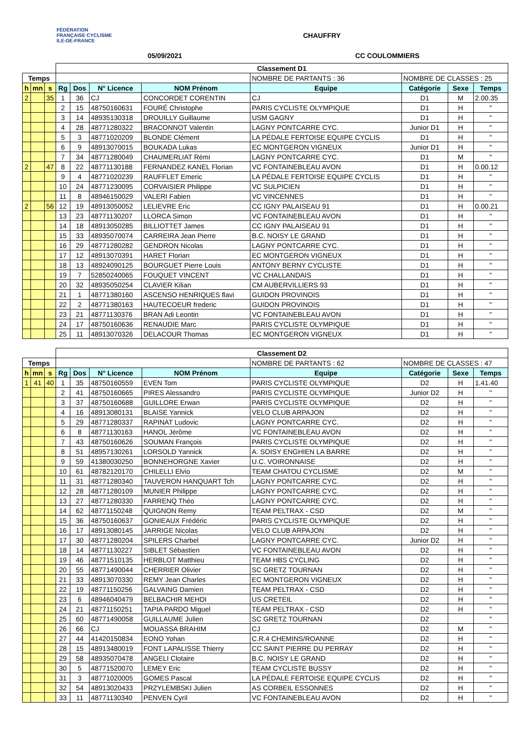FÉDÉRATION FRANÇAISE CYCLISME ILE-DE-FRANCE
CHAUFFRY
05/09/2021 CC COULOMMIERS
| | | | Classement D1 | | | | | | | |
| Temps | | | | | | | NOMBRE DE PARTANTS : 36 | NOMBRE DE CLASSES : 25 | | |
| h | mn | s | Rg | Dos | N° Licence | NOM Prénom | Equipe | Catégorie | Sexe | Temps |
| 2 | | 35 | 1 | 36 | CJ | CONCORDET CORENTIN | CJ | D1 | M | 2.00.35 |
| | | | 2 | 15 | 48750160631 | FOURÉ Christophe | PARIS CYCLISTE OLYMPIQUE | D1 | H | " |
| | | | 3 | 14 | 48935130318 | DROUILLY Guillaume | USM GAGNY | D1 | H | " |
| | | | 4 | 28 | 48771280322 | BRACONNOT Valentin | LAGNY PONTCARRE CYC. | Junior D1 | H | " |
| | | | 5 | 3 | 48771020209 | BLONDE Clément | LA PÉDALE FERTOISE EQUIPE CYCLIS | D1 | H | " |
| | | | 6 | 9 | 48913070015 | BOUKADA Lukas | EC MONTGERON VIGNEUX | Junior D1 | H | " |
| | | | 7 | 34 | 48771280049 | CHAUMERLIAT Rémi | LAGNY PONTCARRE CYC. | D1 | M | " |
| 2 | | 47 | 8 | 22 | 48771130188 | FERNANDEZ KANEL Florian | VC FONTAINEBLEAU AVON | D1 | H | 0.00.12 |
| | | | 9 | 4 | 48771020239 | RAUFFLET Emeric | LA PÉDALE FERTOISE EQUIPE CYCLIS | D1 | H | " |
| | | | 10 | 24 | 48771230095 | CORVAISIER Philippe | VC SULPICIEN | D1 | H | " |
| | | | 11 | 8 | 48946150029 | VALERI Fabien | VC VINCENNES | D1 | H | " |
| 2 | | 56 | 12 | 19 | 48913050052 | LELIEVRE Eric | CC IGNY PALAISEAU 91 | D1 | H | 0.00.21 |
| | | | 13 | 23 | 48771130207 | LLORCA Simon | VC FONTAINEBLEAU AVON | D1 | H | " |
| | | | 14 | 18 | 48913050285 | BILLIOTTET James | CC IGNY PALAISEAU 91 | D1 | H | " |
| | | | 15 | 33 | 48935070074 | CARREIRA Jean Pierre | B.C. NOISY LE GRAND | D1 | H | " |
| | | | 16 | 29 | 48771280282 | GENDRON Nicolas | LAGNY PONTCARRE CYC. | D1 | H | " |
| | | | 17 | 12 | 48913070391 | HARET Florian | EC MONTGERON VIGNEUX | D1 | H | " |
| | | | 18 | 13 | 48924090125 | BOURGUET Pierre Louis | ANTONY BERNY CYCLISTE | D1 | H | " |
| | | | 19 | 7 | 52850240065 | FOUQUET VINCENT | VC CHALLANDAIS | D1 | H | " |
| | | | 20 | 32 | 48935050254 | CLAVIER Kilian | CM AUBERVILLIERS 93 | D1 | H | " |
| | | | 21 | 1 | 48771380160 | ASCENSO HENRIQUES flavi | GUIDON PROVINOIS | D1 | H | " |
| | | | 22 | 2 | 48771380163 | HAUTECOEUR frederic | GUIDON PROVINOIS | D1 | H | " |
| | | | 23 | 21 | 48771130376 | BRAN Adi Leontin | VC FONTAINEBLEAU AVON | D1 | H | " |
| | | | 24 | 17 | 48750160636 | RENAUDIE Marc | PARIS CYCLISTE OLYMPIQUE | D1 | H | " |
| | | | 25 | 11 | 48913070326 | DELACOUR Thomas | EC MONTGERON VIGNEUX | D1 | H | " |
| | | | Classement D2 | | | | | | | |
| Temps | | | | | | | NOMBRE DE PARTANTS : 62 | NOMBRE DE CLASSES : 47 | | |
| h | mn | s | Rg | Dos | N° Licence | NOM Prénom | Equipe | Catégorie | Sexe | Temps |
| 1 | 41 | 40 | 1 | 35 | 48750160559 | EVEN Tom | PARIS CYCLISTE OLYMPIQUE | D2 | H | 1.41.40 |
| | | | 2 | 41 | 48750160665 | PIRES Alessandro | PARIS CYCLISTE OLYMPIQUE | Junior D2 | H | " |
| | | | 3 | 37 | 48750160688 | GUILLORE Erwan | PARIS CYCLISTE OLYMPIQUE | D2 | H | " |
| | | | 4 | 16 | 48913080131 | BLAISE Yannick | VELO CLUB ARPAJON | D2 | H | " |
| | | | 5 | 29 | 48771280337 | RAPINAT Ludovic | LAGNY PONTCARRE CYC. | D2 | H | " |
| | | | 6 | 8 | 48771130163 | HANOL Jérôme | VC FONTAINEBLEAU AVON | D2 | H | " |
| | | | 7 | 43 | 48750160626 | SOUMAN François | PARIS CYCLISTE OLYMPIQUE | D2 | H | " |
| | | | 8 | 51 | 48957130261 | LORSOLD Yannick | A. SOISY ENGHIEN LA BARRE | D2 | H | " |
| | | | 9 | 59 | 41380030250 | BONNEHORGNE Xavier | U.C. VOIRONNAISE | D2 | H | " |
| | | | 10 | 61 | 48782120170 | CHILELLI Elvio | TEAM CHATOU CYCLISME | D2 | M | " |
| | | | 11 | 31 | 48771280340 | TAUVERON HANQUART Tch | LAGNY PONTCARRE CYC. | D2 | H | " |
| | | | 12 | 28 | 48771280109 | MUNIER Philippe | LAGNY PONTCARRE CYC. | D2 | H | " |
| | | | 13 | 27 | 48771280330 | FARRENQ Théo | LAGNY PONTCARRE CYC. | D2 | H | " |
| | | | 14 | 62 | 48771150248 | QUIGNON Remy | TEAM PELTRAX - CSD | D2 | M | " |
| | | | 15 | 36 | 48750160637 | GONIEAUX Frédéric | PARIS CYCLISTE OLYMPIQUE | D2 | H | " |
| | | | 16 | 17 | 48913080145 | JARRIGE Nicolas | VELO CLUB ARPAJON | D2 | H | " |
| | | | 17 | 30 | 48771280204 | SPILERS Charbel | LAGNY PONTCARRE CYC. | Junior D2 | H | " |
| | | | 18 | 14 | 48771130227 | SIBLET Sébastien | VC FONTAINEBLEAU AVON | D2 | H | " |
| | | | 19 | 46 | 48771510135 | HERBLOT Matthieu | TEAM HBS CYCLING | D2 | H | " |
| | | | 20 | 55 | 48771490044 | CHERRIER Olivier | SC GRETZ TOURNAN | D2 | H | " |
| | | | 21 | 33 | 48913070330 | REMY Jean Charles | EC MONTGERON VIGNEUX | D2 | H | " |
| | | | 22 | 19 | 48771150256 | GALVAING Damien | TEAM PELTRAX - CSD | D2 | H | " |
| | | | 23 | 6 | 48946040479 | BELBACHIR MEHDI | US CRETEIL | D2 | H | " |
| | | | 24 | 21 | 48771150251 | TAPIA PARDO Miguel | TEAM PELTRAX - CSD | D2 | H | " |
| | | | 25 | 60 | 48771490058 | GUILLAUME Julien | SC GRETZ TOURNAN | D2 | | " |
| | | | 26 | 66 | CJ | MOUASSA BRAHIM | CJ | D2 | M | " |
| | | | 27 | 44 | 41420150834 | EONO Yohan | C.R.4 CHEMINS/ROANNE | D2 | H | " |
| | | | 28 | 15 | 48913480019 | FONT LAPALISSE Thierry | CC SAINT PIERRE DU PERRAY | D2 | H | " |
| | | | 29 | 58 | 48935070478 | ANGELI Clotaire | B.C. NOISY LE GRAND | D2 | H | " |
| | | | 30 | 5 | 48771520070 | LEMEY Eric | TEAM CYCLISTE BUSSY | D2 | H | " |
| | | | 31 | 3 | 48771020005 | GOMES Pascal | LA PÉDALE FERTOISE EQUIPE CYCLIS | D2 | H | " |
| | | | 32 | 54 | 48913020433 | PRZYLEMBSKI Julien | AS CORBEIL ESSONNES | D2 | H | " |
| | | | 33 | 11 | 48771130340 | PENVEN Cyril | VC FONTAINEBLEAU AVON | D2 | H | " |